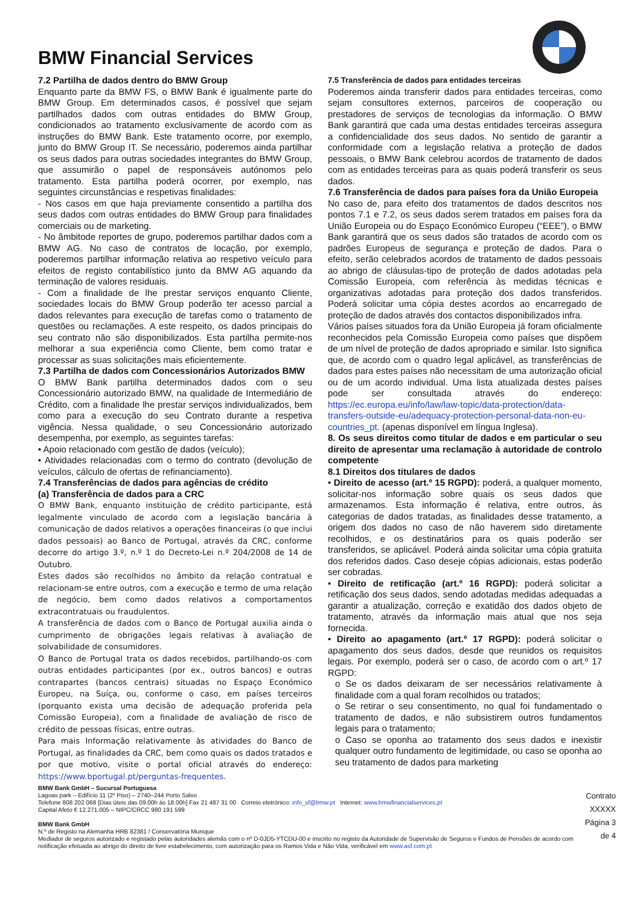BMW Financial Services
7.2 Partilha de dados dentro do BMW Group
Enquanto parte da BMW FS, o BMW Bank é igualmente parte do BMW Group. Em determinados casos, é possível que sejam partilhados dados com outras entidades do BMW Group, condicionados ao tratamento exclusivamente de acordo com as instruções do BMW Bank. Este tratamento ocorre, por exemplo, junto do BMW Group IT. Se necessário, poderemos ainda partilhar os seus dados para outras sociedades integrantes do BMW Group, que assumirão o papel de responsáveis autónomos pelo tratamento. Esta partilha poderá ocorrer, por exemplo, nas seguintes circunstâncias e respetivas finalidades:
- Nos casos em que haja previamente consentido a partilha dos seus dados com outras entidades do BMW Group para finalidades comerciais ou de marketing.
- No âmbitode reportes de grupo, poderemos partilhar dados com a BMW AG. No caso de contratos de locação, por exemplo, poderemos partilhar informação relativa ao respetivo veículo para efeitos de registo contabilístico junto da BMW AG aquando da terminação de valores residuais.
- Com a finalidade de lhe prestar serviços enquanto Cliente, sociedades locais do BMW Group poderão ter acesso parcial a dados relevantes para execução de tarefas como o tratamento de questões ou reclamações. A este respeito, os dados principais do seu contrato não são disponibilizados. Esta partilha permite-nos melhorar a sua experiência como Cliente, bem como tratar e processar as suas solicitações mais eficientemente.
7.3 Partilha de dados com Concessionários Autorizados BMW
O BMW Bank partilha determinados dados com o seu Concessionário autorizado BMW, na qualidade de Intermediário de Crédito, com a finalidade lhe prestar serviços individualizados, bem como para a execução do seu Contrato durante a respetiva vigência. Nessa qualidade, o seu Concessionário autorizado desempenha, por exemplo, as seguintes tarefas:
• Apoio relacionado com gestão de dados (veículo);
• Atividades relacionadas com o termo do contrato (devolução de veículos, cálculo de ofertas de refinanciamento).
7.4 Transferências de dados para agências de crédito
(a) Transferência de dados para a CRC
O BMW Bank, enquanto instituição de crédito participante, está legalmente vinculado de acordo com a legislação bancária à comunicação de dados relativos a operações financeiras (o que inclui dados pessoais) ao Banco de Portugal, através da CRC, conforme decorre do artigo 3.º, n.º 1 do Decreto-Lei n.º 204/2008 de 14 de Outubro.
Estes dados são recolhidos no âmbito da relação contratual e relacionam-se entre outros, com a execução e termo de uma relação de negócio, bem como dados relativos a comportamentos extracontratuais ou fraudulentos.
A transferência de dados com o Banco de Portugal auxilia ainda o cumprimento de obrigações legais relativas à avaliação de solvabilidade de consumidores.
O Banco de Portugal trata os dados recebidos, partilhando-os com outras entidades participantes (por ex., outros bancos) e outras contrapartes (bancos centrais) situadas no Espaço Económico Europeu, na Suíça, ou, conforme o caso, em países terceiros (porquanto exista uma decisão de adequação proferida pela Comissão Europeia), com a finalidade de avaliação de risco de crédito de pessoas físicas, entre outras.
Para mais Informação relativamente às atividades do Banco de Portugal, as finalidades da CRC, bem como quais os dados tratados e por que motivo, visite o portal oficial através do endereço: https://www.bportugal.pt/perguntas-frequentes.
7.5 Transferência de dados para entidades terceiras
Poderemos ainda transferir dados para entidades terceiras, como sejam consultores externos, parceiros de cooperação ou prestadores de serviços de tecnologias da informação. O BMW Bank garantirá que cada uma destas entidades terceiras assegura a confidencialidade dos seus dados. No sentido de garantir a conformidade com a legislação relativa a proteção de dados pessoais, o BMW Bank celebrou acordos de tratamento de dados com as entidades terceiras para as quais poderá transferir os seus dados.
7.6 Transferência de dados para países fora da União Europeia
No caso de, para efeito dos tratamentos de dados descritos nos pontos 7.1 e 7.2, os seus dados serem tratados em países fora da União Europeia ou do Espaço Económico Europeu (“EEE”), o BMW Bank garantirá que os seus dados são tratados de acordo com os padrões Europeus de segurança e proteção de dados. Para o efeito, serão celebrados acordos de tratamento de dados pessoais ao abrigo de cláusulas-tipo de proteção de dados adotadas pela Comissão Europeia, com referência às medidas técnicas e organizativas adotadas para proteção dos dados transferidos. Poderá solicitar uma cópia destes acordos ao encarregado de proteção de dados através dos contactos disponibilizados infra.
Vários países situados fora da União Europeia já foram oficialmente reconhecidos pela Comissão Europeia como países que dispõem de um nível de proteção de dados apropriado e similar. Isto significa que, de acordo com o quadro legal aplicável, as transferências de dados para estes países não necessitam de uma autorização oficial ou de um acordo individual. Uma lista atualizada destes países pode ser consultada através do endereço: https://ec.europa.eu/info/law/law-topic/data-protection/data-transfers-outside-eu/adequacy-protection-personal-data-non-eu-countries_pt. (apenas disponível em língua Inglesa).
8. Os seus direitos como titular de dados e em particular o seu direito de apresentar uma reclamação à autoridade de controlo competente
8.1 Direitos dos titulares de dados
• Direito de acesso (art.º 15 RGPD): poderá, a qualquer momento, solicitar-nos informação sobre quais os seus dados que armazenamos. Esta informação é relativa, entre outros, às categorias de dados tratadas, as finalidades desse tratamento, a origem dos dados no caso de não haverem sido diretamente recolhidos, e os destinatários para os quais poderão ser transferidos, se aplicável. Poderá ainda solicitar uma cópia gratuita dos referidos dados. Caso deseje cópias adicionais, estas poderão ser cobradas.
• Direito de retificação (art.º 16 RGPD): poderá solicitar a retificação dos seus dados, sendo adotadas medidas adequadas a garantir a atualização, correção e exatidão dos dados objeto de tratamento, através da informação mais atual que nos seja fornecida.
• Direito ao apagamento (art.º 17 RGPD): poderá solicitar o apagamento dos seus dados, desde que reunidos os requisitos legais. Por exemplo, poderá ser o caso, de acordo com o art.º 17 RGPD:
o Se os dados deixaram de ser necessários relativamente à finalidade com a qual foram recolhidos ou tratados;
o Se retirar o seu consentimento, no qual foi fundamentado o tratamento de dados, e não subsistirem outros fundamentos legais para o tratamento;
o Caso se oponha ao tratamento dos seus dados e inexistir qualquer outro fundamento de legitimidade, ou caso se oponha ao seu tratamento de dados para marketing
BMW Bank GmbH – Sucursal Portuguesa
Lagoas park – Edifício 11 (2º Piso) – 2740–244 Porto Salvo
Telefone 808 202 068 [Dias úteis das 09.00h às 18.00h] Fax 21 487 31 00 Correio eletrónico: info_sf@bmw.pt Internet: www.bmwfinancialservices.pt
Capital Afeto € 12.271.005 – NIPC/CRCC 980 191 599
BMW Bank GmbH
N.º de Registo na Alemanha HRB 82381 / Conservatória Munique
Mediador de seguros autorizado e registado pelas autoridades alemãs com o nº D-0JD5-YTCDU-00 e inscrito no registo da Autoridade de Supervisão de Seguros e Fundos de Pensões de acordo com notificação efetuada ao abrigo do direito de livre estabelecimento, com autorização para os Ramos Vida e Não Vida, verificável em www.asf.com.pt
Contrato XXXXX
Página 3 de 4